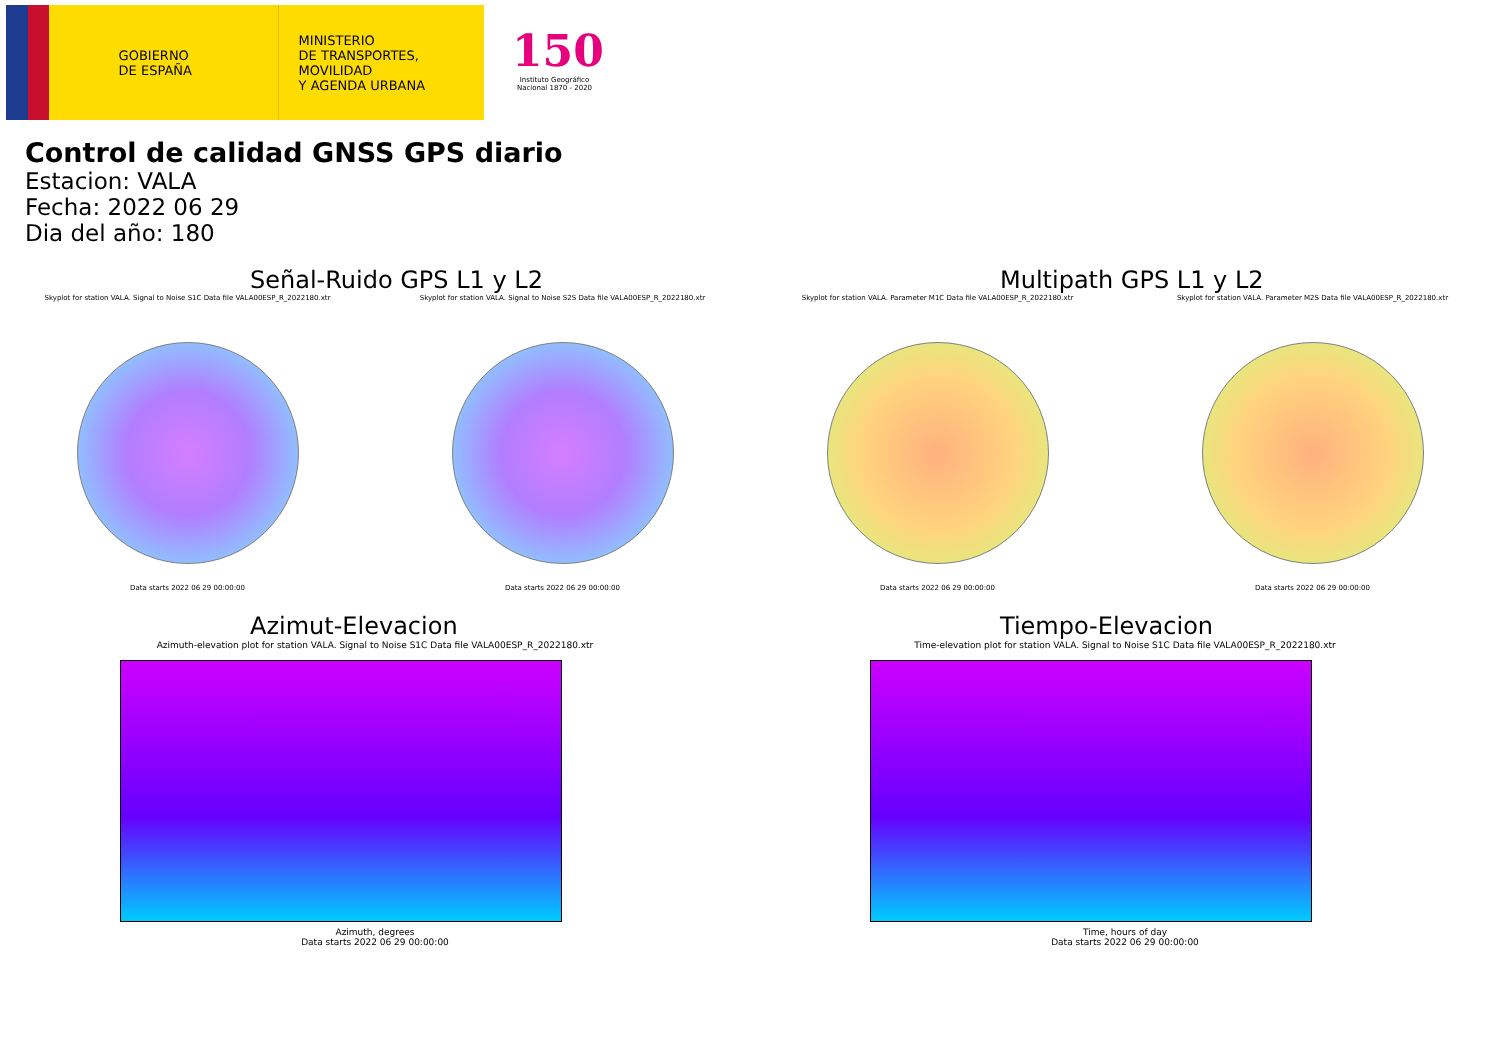GOBIERNO
DE ESPAÑA
MINISTERIO
DE TRANSPORTES, MOVILIDAD
Y AGENDA URBANA
150
Instituto Geográfico
Nacional 1870 - 2020
Control de calidad GNSS GPS diario
Estacion: VALA
Fecha: 2022 06 29
Dia del año: 180
Señal-Ruido GPS L1 y L2
Skyplot for station VALA. Signal to Noise S1C Data file VALA00ESP_R_2022180.xtr
Data starts 2022 06 29 00:00:00
Skyplot for station VALA. Signal to Noise S2S Data file VALA00ESP_R_2022180.xtr
Data starts 2022 06 29 00:00:00
Multipath GPS L1 y L2
Skyplot for station VALA. Parameter M1C Data file VALA00ESP_R_2022180.xtr
Data starts 2022 06 29 00:00:00
Skyplot for station VALA. Parameter M2S Data file VALA00ESP_R_2022180.xtr
Data starts 2022 06 29 00:00:00
Azimut-Elevacion
Azimuth-elevation plot for station VALA. Signal to Noise S1C Data file VALA00ESP_R_2022180.xtr
Azimuth, degrees
Data starts 2022 06 29 00:00:00
Tiempo-Elevacion
Time-elevation plot for station VALA. Signal to Noise S1C Data file VALA00ESP_R_2022180.xtr
Time, hours of day
Data starts 2022 06 29 00:00:00